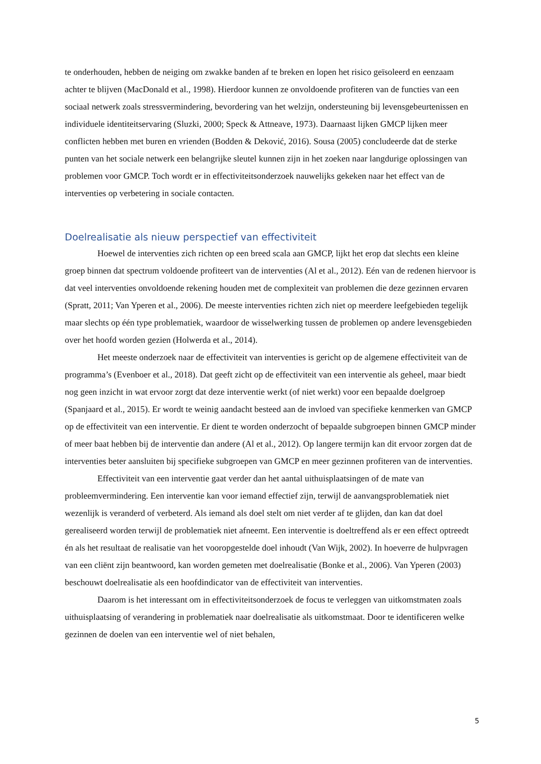te onderhouden, hebben de neiging om zwakke banden af te breken en lopen het risico geïsoleerd en eenzaam achter te blijven (MacDonald et al., 1998). Hierdoor kunnen ze onvoldoende profiteren van de functies van een sociaal netwerk zoals stressvermindering, bevordering van het welzijn, ondersteuning bij levensgebeurtenissen en individuele identiteitservaring (Sluzki, 2000; Speck & Attneave, 1973). Daarnaast lijken GMCP lijken meer conflicten hebben met buren en vrienden (Bodden & Deković, 2016). Sousa (2005) concludeerde dat de sterke punten van het sociale netwerk een belangrijke sleutel kunnen zijn in het zoeken naar langdurige oplossingen van problemen voor GMCP. Toch wordt er in effectiviteitsonderzoek nauwelijks gekeken naar het effect van de interventies op verbetering in sociale contacten.
Doelrealisatie als nieuw perspectief van effectiviteit
Hoewel de interventies zich richten op een breed scala aan GMCP, lijkt het erop dat slechts een kleine groep binnen dat spectrum voldoende profiteert van de interventies (Al et al., 2012). Eén van de redenen hiervoor is dat veel interventies onvoldoende rekening houden met de complexiteit van problemen die deze gezinnen ervaren (Spratt, 2011; Van Yperen et al., 2006). De meeste interventies richten zich niet op meerdere leefgebieden tegelijk maar slechts op één type problematiek, waardoor de wisselwerking tussen de problemen op andere levensgebieden over het hoofd worden gezien (Holwerda et al., 2014).
Het meeste onderzoek naar de effectiviteit van interventies is gericht op de algemene effectiviteit van de programma’s (Evenboer et al., 2018). Dat geeft zicht op de effectiviteit van een interventie als geheel, maar biedt nog geen inzicht in wat ervoor zorgt dat deze interventie werkt (of niet werkt) voor een bepaalde doelgroep (Spanjaard et al., 2015). Er wordt te weinig aandacht besteed aan de invloed van specifieke kenmerken van GMCP op de effectiviteit van een interventie. Er dient te worden onderzocht of bepaalde subgroepen binnen GMCP minder of meer baat hebben bij de interventie dan andere (Al et al., 2012). Op langere termijn kan dit ervoor zorgen dat de interventies beter aansluiten bij specifieke subgroepen van GMCP en meer gezinnen profiteren van de interventies.
Effectiviteit van een interventie gaat verder dan het aantal uithuisplaatsingen of de mate van probleemvermindering. Een interventie kan voor iemand effectief zijn, terwijl de aanvangsproblematiek niet wezenlijk is veranderd of verbeterd. Als iemand als doel stelt om niet verder af te glijden, dan kan dat doel gerealiseerd worden terwijl de problematiek niet afneemt. Een interventie is doeltreffend als er een effect optreedt én als het resultaat de realisatie van het vooropgestelde doel inhoudt (Van Wijk, 2002). In hoeverre de hulpvragen van een cliënt zijn beantwoord, kan worden gemeten met doelrealisatie (Bonke et al., 2006). Van Yperen (2003) beschouwt doelrealisatie als een hoofdindicator van de effectiviteit van interventies.
Daarom is het interessant om in effectiviteitsonderzoek de focus te verleggen van uitkomstmaten zoals uithuisplaatsing of verandering in problematiek naar doelrealisatie als uitkomstmaat. Door te identificeren welke gezinnen de doelen van een interventie wel of niet behalen,
5